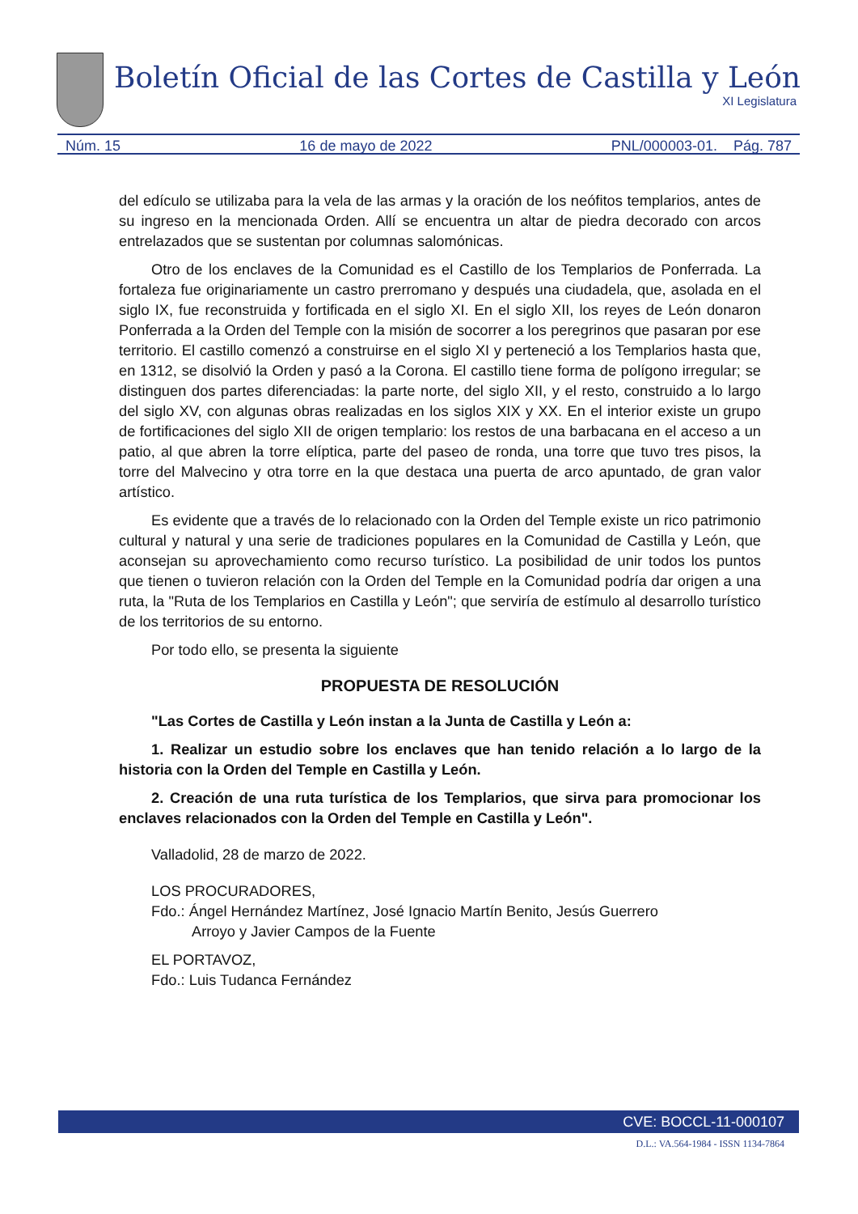Boletín Oficial de las Cortes de Castilla y León
XI Legislatura
Núm. 15 16 de mayo de 2022 PNL/000003-01. Pág. 787
del edículo se utilizaba para la vela de las armas y la oración de los neófitos templarios, antes de su ingreso en la mencionada Orden. Allí se encuentra un altar de piedra decorado con arcos entrelazados que se sustentan por columnas salomónicas.
Otro de los enclaves de la Comunidad es el Castillo de los Templarios de Ponferrada. La fortaleza fue originariamente un castro prerromano y después una ciudadela, que, asolada en el siglo IX, fue reconstruida y fortificada en el siglo XI. En el siglo XII, los reyes de León donaron Ponferrada a la Orden del Temple con la misión de socorrer a los peregrinos que pasaran por ese territorio. El castillo comenzó a construirse en el siglo XI y perteneció a los Templarios hasta que, en 1312, se disolvió la Orden y pasó a la Corona. El castillo tiene forma de polígono irregular; se distinguen dos partes diferenciadas: la parte norte, del siglo XII, y el resto, construido a lo largo del siglo XV, con algunas obras realizadas en los siglos XIX y XX. En el interior existe un grupo de fortificaciones del siglo XII de origen templario: los restos de una barbacana en el acceso a un patio, al que abren la torre elíptica, parte del paseo de ronda, una torre que tuvo tres pisos, la torre del Malvecino y otra torre en la que destaca una puerta de arco apuntado, de gran valor artístico.
Es evidente que a través de lo relacionado con la Orden del Temple existe un rico patrimonio cultural y natural y una serie de tradiciones populares en la Comunidad de Castilla y León, que aconsejan su aprovechamiento como recurso turístico. La posibilidad de unir todos los puntos que tienen o tuvieron relación con la Orden del Temple en la Comunidad podría dar origen a una ruta, la "Ruta de los Templarios en Castilla y León"; que serviría de estímulo al desarrollo turístico de los territorios de su entorno.
Por todo ello, se presenta la siguiente
PROPUESTA DE RESOLUCIÓN
"Las Cortes de Castilla y León instan a la Junta de Castilla y León a:
1. Realizar un estudio sobre los enclaves que han tenido relación a lo largo de la historia con la Orden del Temple en Castilla y León.
2. Creación de una ruta turística de los Templarios, que sirva para promocionar los enclaves relacionados con la Orden del Temple en Castilla y León".
Valladolid, 28 de marzo de 2022.
LOS PROCURADORES,
Fdo.: Ángel Hernández Martínez, José Ignacio Martín Benito, Jesús Guerrero
Arroyo y Javier Campos de la Fuente
EL PORTAVOZ,
Fdo.: Luis Tudanca Fernández
CVE: BOCCL-11-000107
D.L.: VA.564-1984 - ISSN 1134-7864